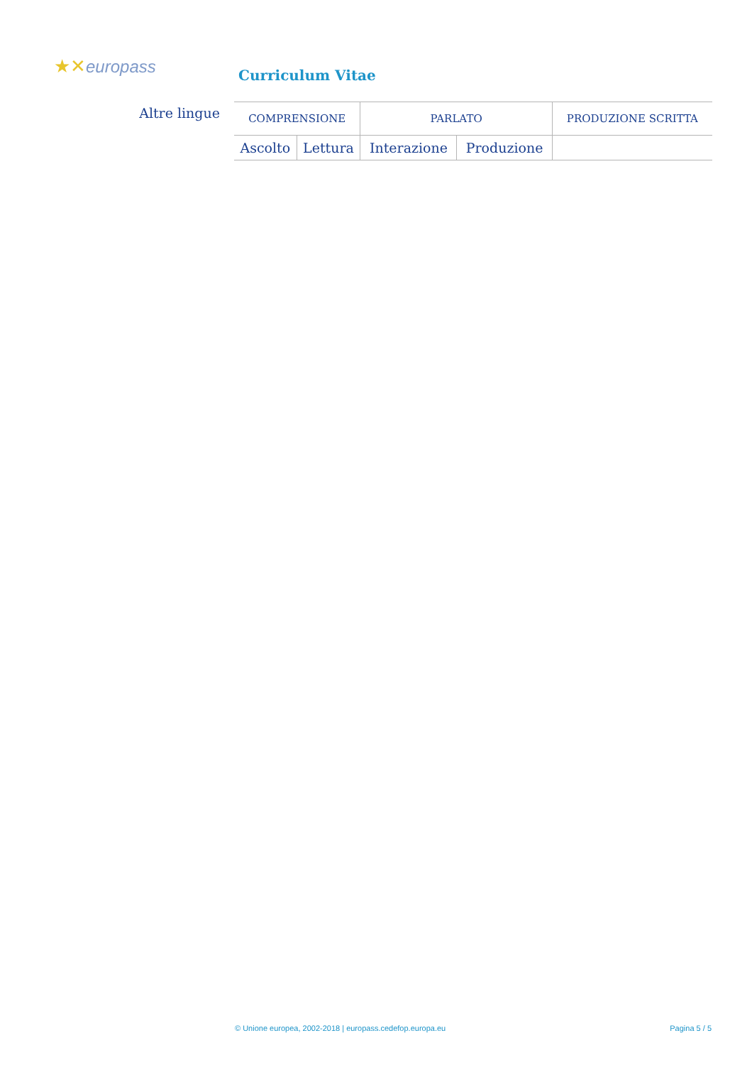★✕europass Curriculum Vitae
Altre lingue
| COMPRENSIONE | | PARLATO | | PRODUZIONE SCRITTA |
| --- | --- | --- | --- | --- |
| Ascolto | Lettura | Interazione | Produzione | |
© Unione europea, 2002-2018 | europass.cedefop.europa.eu Pagina 5 / 5